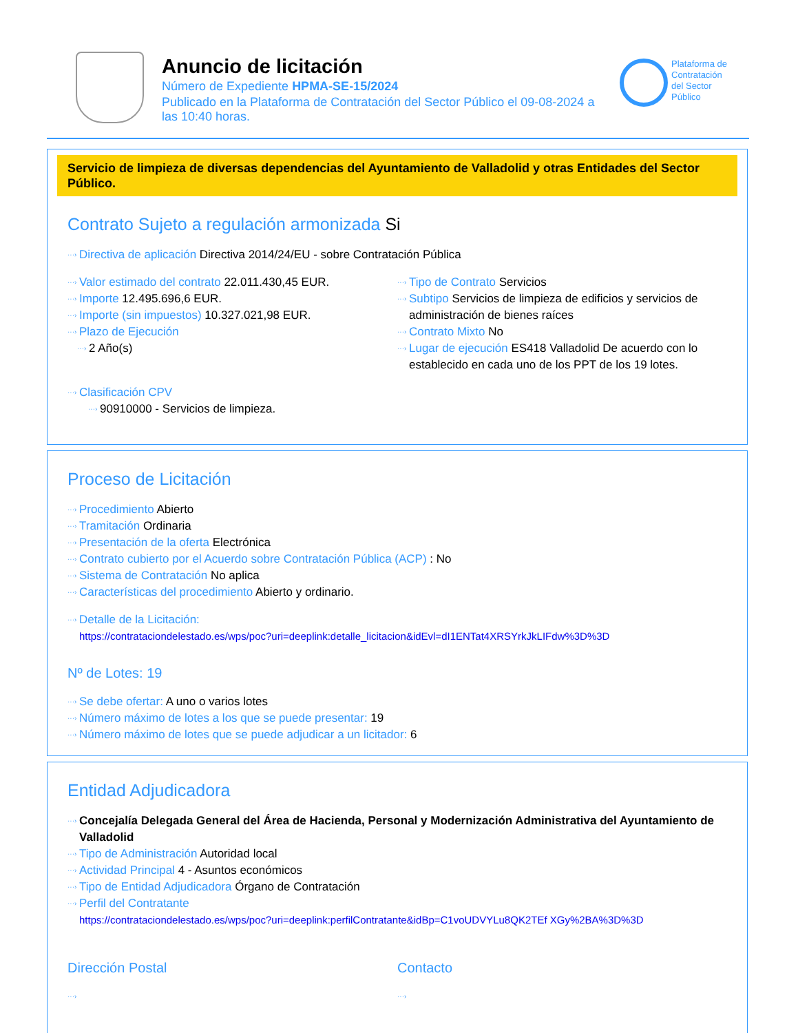Anuncio de licitación
Número de Expediente HPMA-SE-15/2024
Publicado en la Plataforma de Contratación del Sector Público el 09-08-2024 a las 10:40 horas.
Plataforma de
Contratación
del Sector
Público
Servicio de limpieza de diversas dependencias del Ayuntamiento de Valladolid y otras Entidades del Sector Público.
Contrato Sujeto a regulación armonizada Si
···› Directiva de aplicación Directiva 2014/24/EU - sobre Contratación Pública
···› Valor estimado del contrato 22.011.430,45 EUR.
···› Importe 12.495.696,6 EUR.
···› Importe (sin impuestos) 10.327.021,98 EUR.
···› Plazo de Ejecución
···› 2 Año(s)
···› Tipo de Contrato Servicios
···› Subtipo Servicios de limpieza de edificios y servicios de administración de bienes raíces
···› Contrato Mixto No
···› Lugar de ejecución ES418 Valladolid De acuerdo con lo establecido en cada uno de los PPT de los 19 lotes.
···› Clasificación CPV
···› 90910000 - Servicios de limpieza.
Proceso de Licitación
···› Procedimiento Abierto
···› Tramitación Ordinaria
···› Presentación de la oferta Electrónica
···› Contrato cubierto por el Acuerdo sobre Contratación Pública (ACP) : No
···› Sistema de Contratación No aplica
···› Características del procedimiento Abierto y ordinario.
···› Detalle de la Licitación:
https://contrataciondelestado.es/wps/poc?uri=deeplink:detalle_licitacion&idEvl=dI1ENTat4XRSYrkJkLIFdw%3D%3D
Nº de Lotes: 19
···› Se debe ofertar: A uno o varios lotes
···› Número máximo de lotes a los que se puede presentar: 19
···› Número máximo de lotes que se puede adjudicar a un licitador: 6
Entidad Adjudicadora
···› Concejalía Delegada General del Área de Hacienda, Personal y Modernización Administrativa del Ayuntamiento de Valladolid
···› Tipo de Administración Autoridad local
···› Actividad Principal 4 - Asuntos económicos
···› Tipo de Entidad Adjudicadora Órgano de Contratación
···› Perfil del Contratante
https://contrataciondelestado.es/wps/poc?uri=deeplink:perfilContratante&idBp=C1voUDVYLu8QK2TEf XGy%2BA%3D%3D
Dirección Postal
···›
Contacto
···›